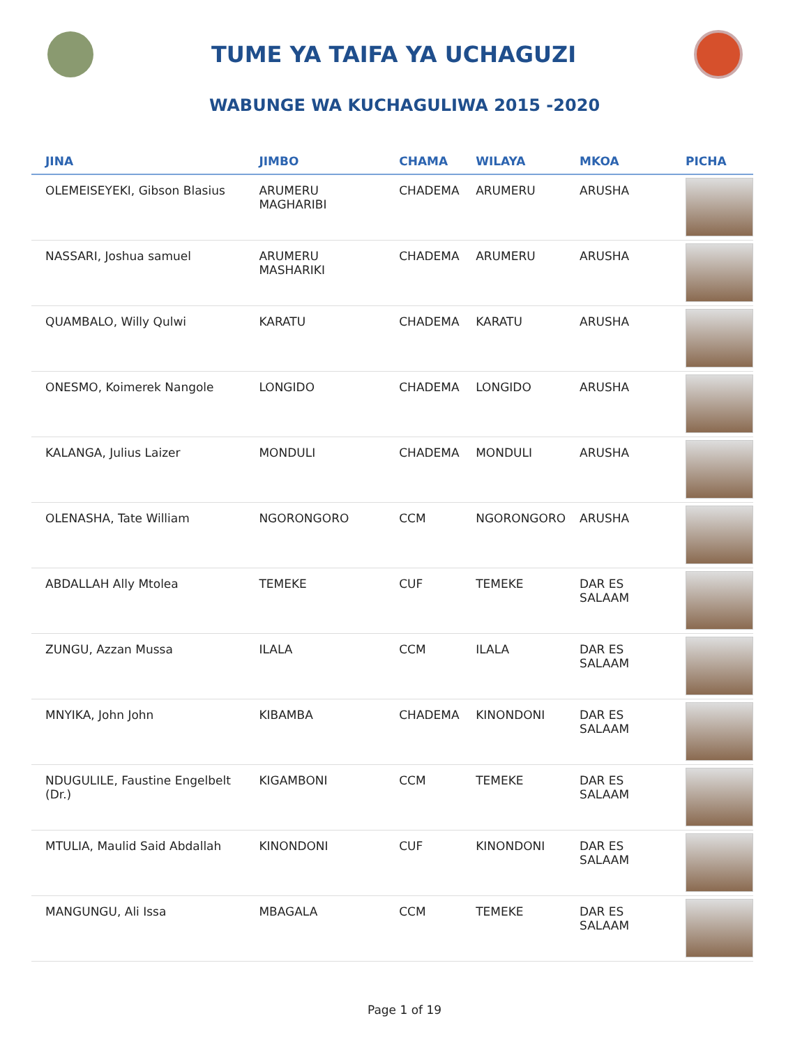TUME YA TAIFA YA UCHAGUZI
WABUNGE WA KUCHAGULIWA 2015 -2020
| JINA | JIMBO | CHAMA | WILAYA | MKOA | PICHA |
| --- | --- | --- | --- | --- | --- |
| OLEMEISEYEKI, Gibson Blasius | ARUMERU MAGHARIBI | CHADEMA | ARUMERU | ARUSHA | |
| NASSARI, Joshua samuel | ARUMERU MASHARIKI | CHADEMA | ARUMERU | ARUSHA | |
| QUAMBALO, Willy Qulwi | KARATU | CHADEMA | KARATU | ARUSHA | |
| ONESMO, Koimerek Nangole | LONGIDO | CHADEMA | LONGIDO | ARUSHA | |
| KALANGA, Julius Laizer | MONDULI | CHADEMA | MONDULI | ARUSHA | |
| OLENASHA, Tate William | NGORONGORO | CCM | NGORONGORO | ARUSHA | |
| ABDALLAH Ally Mtolea | TEMEKE | CUF | TEMEKE | DAR ES SALAAM | |
| ZUNGU, Azzan Mussa | ILALA | CCM | ILALA | DAR ES SALAAM | |
| MNYIKA, John John | KIBAMBA | CHADEMA | KINONDONI | DAR ES SALAAM | |
| NDUGULILE, Faustine Engelbelt (Dr.) | KIGAMBONI | CCM | TEMEKE | DAR ES SALAAM | |
| MTULIA, Maulid Said Abdallah | KINONDONI | CUF | KINONDONI | DAR ES SALAAM | |
| MANGUNGU, Ali Issa | MBAGALA | CCM | TEMEKE | DAR ES SALAAM | |
Page 1 of 19